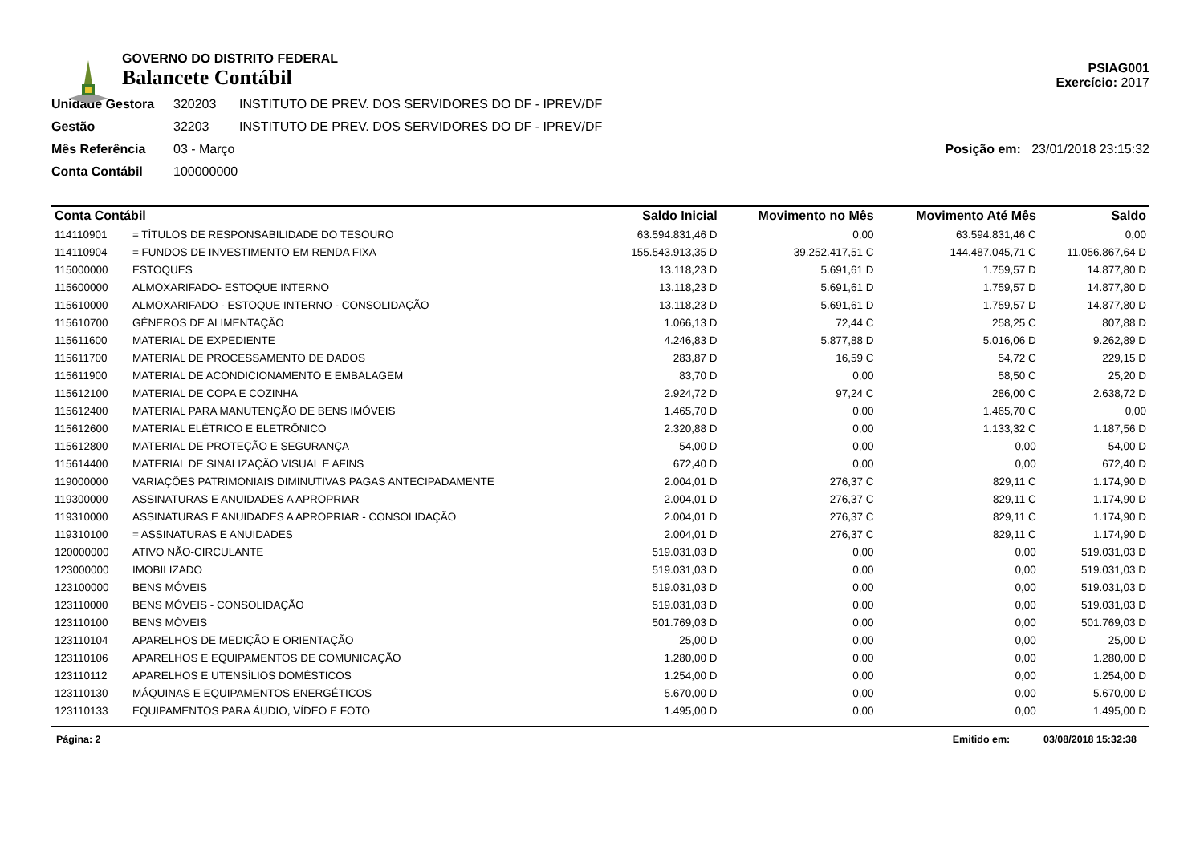GOVERNO DO DISTRITO FEDERAL
Balancete Contábil
PSIAG001
Exercício: 2017
Unidade Gestora 320203 INSTITUTO DE PREV. DOS SERVIDORES DO DF - IPREV/DF
Gestão 32203 INSTITUTO DE PREV. DOS SERVIDORES DO DF - IPREV/DF
Mês Referência 03 - Março Posição em: 23/01/2018 23:15:32
Conta Contábil 100000000
| Conta Contábil | | Saldo Inicial | Movimento no Mês | Movimento Até Mês | Saldo |
| --- | --- | --- | --- | --- | --- |
| 114110901 | = TÍTULOS DE RESPONSABILIDADE DO TESOURO | 63.594.831,46 D | 0,00 | 63.594.831,46 C | 0,00 |
| 114110904 | = FUNDOS DE INVESTIMENTO EM RENDA FIXA | 155.543.913,35 D | 39.252.417,51 C | 144.487.045,71 C | 11.056.867,64 D |
| 115000000 | ESTOQUES | 13.118,23 D | 5.691,61 D | 1.759,57 D | 14.877,80 D |
| 115600000 | ALMOXARIFADO- ESTOQUE INTERNO | 13.118,23 D | 5.691,61 D | 1.759,57 D | 14.877,80 D |
| 115610000 | ALMOXARIFADO - ESTOQUE INTERNO - CONSOLIDAÇÃO | 13.118,23 D | 5.691,61 D | 1.759,57 D | 14.877,80 D |
| 115610700 | GÊNEROS DE ALIMENTAÇÃO | 1.066,13 D | 72,44 C | 258,25 C | 807,88 D |
| 115611600 | MATERIAL DE EXPEDIENTE | 4.246,83 D | 5.877,88 D | 5.016,06 D | 9.262,89 D |
| 115611700 | MATERIAL DE PROCESSAMENTO DE DADOS | 283,87 D | 16,59 C | 54,72 C | 229,15 D |
| 115611900 | MATERIAL DE ACONDICIONAMENTO E EMBALAGEM | 83,70 D | 0,00 | 58,50 C | 25,20 D |
| 115612100 | MATERIAL DE COPA E COZINHA | 2.924,72 D | 97,24 C | 286,00 C | 2.638,72 D |
| 115612400 | MATERIAL PARA MANUTENÇÃO DE BENS IMÓVEIS | 1.465,70 D | 0,00 | 1.465,70 C | 0,00 |
| 115612600 | MATERIAL ELÉTRICO E ELETRÔNICO | 2.320,88 D | 0,00 | 1.133,32 C | 1.187,56 D |
| 115612800 | MATERIAL DE PROTEÇÃO E SEGURANÇA | 54,00 D | 0,00 | 0,00 | 54,00 D |
| 115614400 | MATERIAL DE SINALIZAÇÃO VISUAL E AFINS | 672,40 D | 0,00 | 0,00 | 672,40 D |
| 119000000 | VARIAÇÕES PATRIMONIAIS DIMINUTIVAS PAGAS ANTECIPADAMENTE | 2.004,01 D | 276,37 C | 829,11 C | 1.174,90 D |
| 119300000 | ASSINATURAS E ANUIDADES A APROPRIAR | 2.004,01 D | 276,37 C | 829,11 C | 1.174,90 D |
| 119310000 | ASSINATURAS E ANUIDADES A APROPRIAR - CONSOLIDAÇÃO | 2.004,01 D | 276,37 C | 829,11 C | 1.174,90 D |
| 119310100 | = ASSINATURAS E ANUIDADES | 2.004,01 D | 276,37 C | 829,11 C | 1.174,90 D |
| 120000000 | ATIVO NÃO-CIRCULANTE | 519.031,03 D | 0,00 | 0,00 | 519.031,03 D |
| 123000000 | IMOBILIZADO | 519.031,03 D | 0,00 | 0,00 | 519.031,03 D |
| 123100000 | BENS MÓVEIS | 519.031,03 D | 0,00 | 0,00 | 519.031,03 D |
| 123110000 | BENS MÓVEIS - CONSOLIDAÇÃO | 519.031,03 D | 0,00 | 0,00 | 519.031,03 D |
| 123110100 | BENS MÓVEIS | 501.769,03 D | 0,00 | 0,00 | 501.769,03 D |
| 123110104 | APARELHOS DE MEDIÇÃO E ORIENTAÇÃO | 25,00 D | 0,00 | 0,00 | 25,00 D |
| 123110106 | APARELHOS E EQUIPAMENTOS DE COMUNICAÇÃO | 1.280,00 D | 0,00 | 0,00 | 1.280,00 D |
| 123110112 | APARELHOS E UTENSÍLIOS DOMÉSTICOS | 1.254,00 D | 0,00 | 0,00 | 1.254,00 D |
| 123110130 | MÁQUINAS E EQUIPAMENTOS ENERGÉTICOS | 5.670,00 D | 0,00 | 0,00 | 5.670,00 D |
| 123110133 | EQUIPAMENTOS PARA ÁUDIO, VÍDEO E FOTO | 1.495,00 D | 0,00 | 0,00 | 1.495,00 D |
Página: 2 Emitido em: 03/08/2018 15:32:38